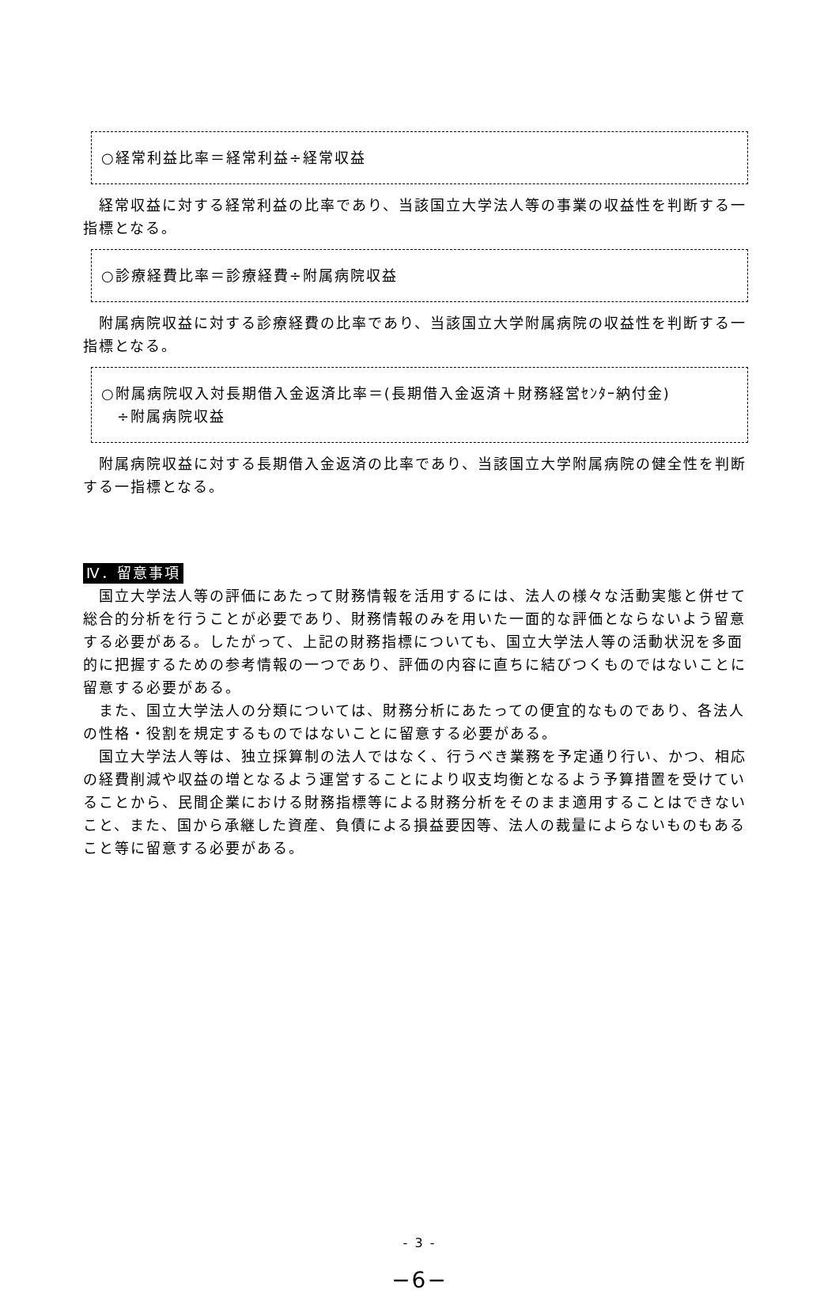○経常利益比率＝経常利益÷経常収益
経常収益に対する経常利益の比率であり、当該国立大学法人等の事業の収益性を判断する一指標となる。
○診療経費比率＝診療経費÷附属病院収益
附属病院収益に対する診療経費の比率であり、当該国立大学附属病院の収益性を判断する一指標となる。
○附属病院収入対長期借入金返済比率＝(長期借入金返済＋財務経営ｾﾝﾀｰ納付金)
　÷附属病院収益
附属病院収益に対する長期借入金返済の比率であり、当該国立大学附属病院の健全性を判断する一指標となる。
Ⅳ．留意事項
国立大学法人等の評価にあたって財務情報を活用するには、法人の様々な活動実態と併せて総合的分析を行うことが必要であり、財務情報のみを用いた一面的な評価とならないよう留意する必要がある。したがって、上記の財務指標についても、国立大学法人等の活動状況を多面的に把握するための参考情報の一つであり、評価の内容に直ちに結びつくものではないことに留意する必要がある。
また、国立大学法人の分類については、財務分析にあたっての便宜的なものであり、各法人の性格・役割を規定するものではないことに留意する必要がある。
国立大学法人等は、独立採算制の法人ではなく、行うべき業務を予定通り行い、かつ、相応の経費削減や収益の増となるよう運営することにより収支均衡となるよう予算措置を受けていることから、民間企業における財務指標等による財務分析をそのまま適用することはできないこと、また、国から承継した資産、負債による損益要因等、法人の裁量によらないものもあること等に留意する必要がある。
- 3 -
−6−